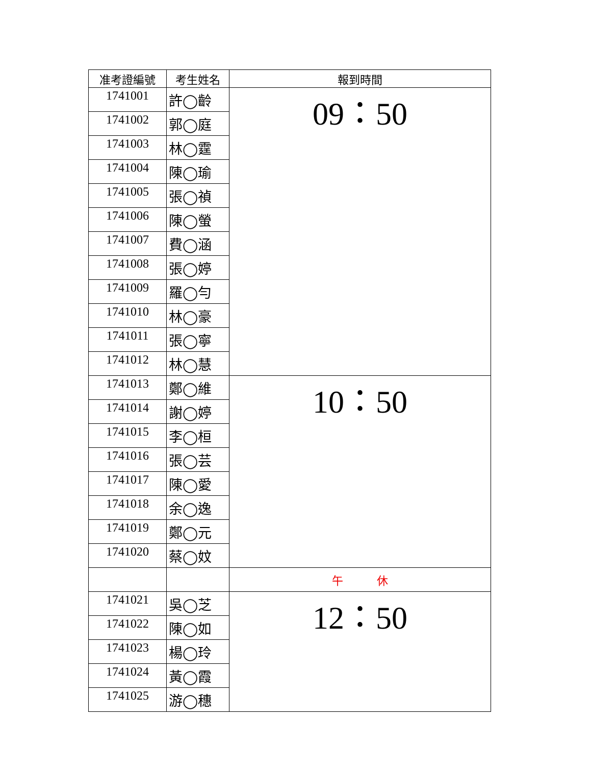| 准考證編號 | 考生姓名 | 報到時間 |
| --- | --- | --- |
| 1741001 | 許◯齡 | 09：50 |
| 1741002 | 郭◯庭 | |
| 1741003 | 林◯霆 | |
| 1741004 | 陳◯瑜 | |
| 1741005 | 張◯禎 | |
| 1741006 | 陳◯螢 | |
| 1741007 | 費◯涵 | |
| 1741008 | 張◯婷 | |
| 1741009 | 羅◯勻 | |
| 1741010 | 林◯豪 | |
| 1741011 | 張◯寧 | |
| 1741012 | 林◯慧 | |
| 1741013 | 鄭◯維 | 10：50 |
| 1741014 | 謝◯婷 | |
| 1741015 | 李◯桓 | |
| 1741016 | 張◯芸 | |
| 1741017 | 陳◯愛 | |
| 1741018 | 余◯逸 | |
| 1741019 | 鄭◯元 | |
| 1741020 | 蔡◯妏 | |
| | | 午 休 |
| 1741021 | 吳◯芝 | 12：50 |
| 1741022 | 陳◯如 | |
| 1741023 | 楊◯玲 | |
| 1741024 | 黃◯霞 | |
| 1741025 | 游◯穗 | |